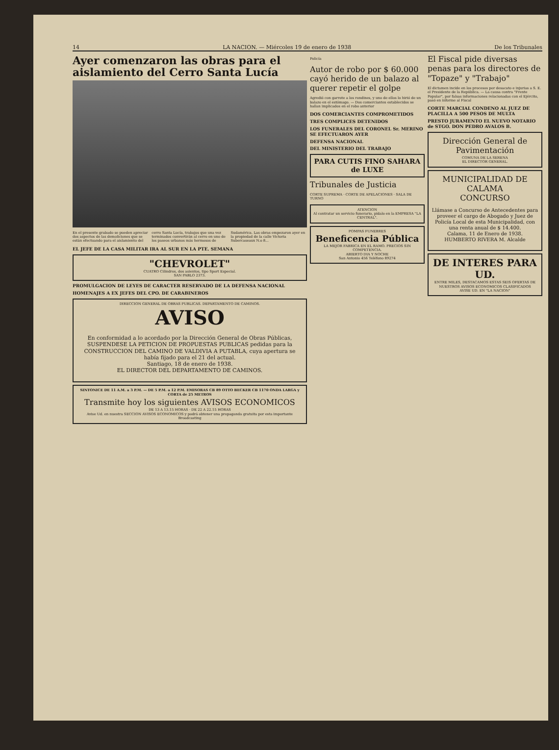14 LA NACION. — Miércoles 19 de enero de 1938 De los Tribunales
Ayer comenzaron las obras para el aislamiento del Cerro Santa Lucía
En el presente grabado se pueden apreciar dos aspectos de las demoliciones que se están efectuando para el aislamiento del cerro Santa Lucía, trabajos que una vez terminados convertirán al cerro en uno de los paseos urbanos más hermosos de Sudamérica. Las obras empezaron ayer en la propiedad de la calle Victoria Subercaseaux N.o 8...
EL JEFE DE LA CASA MILITAR IRA AL SUR EN LA PTE. SEMANA
"CHEVROLET"
CUATRO Cilindros, dos asientos, tipo Sport Especial.
SAN PABLO 2373.
PROMULGACION DE LEYES DE CARACTER RESERVADO DE LA DEFENSA NACIONAL
HOMENAJES A EX JEFES DEL CPO. DE CARABINEROS
DIRECCION GENERAL DE OBRAS PUBLICAS. DEPARTAMENTO DE CAMINOS.
AVISO
En conformidad a lo acordado por la Dirección General de Obras Públicas, SUSPENDESE LA PETICION DE PROPUESTAS PUBLICAS pedidas para la CONSTRUCCION DEL CAMINO DE VALDIVIA A PUTABLA, cuya apertura se había fijado para el 21 del actual.
Santiago, 18 de enero de 1938.
EL DIRECTOR DEL DEPARTAMENTO DE CAMINOS.
SINTONICE DE 11 A.M. a 3 P.M. — DE 5 P.M. a 12 P.M. EMISORAS CB 89 OTTO BECKER CB 1170 ONDA LARGA y CORTA de 25 METROS
Transmite hoy los siguientes AVISOS ECONOMICOS
DE 13 A 13.15 HORAS · DE 22 A 22.15 HORAS
Avise Ud. en nuestra SECCION AVISOS ECONOMICOS y podrá obtener una propaganda gratuita por esta importante Broadcasting
Policía
Autor de robo por $ 60.000 cayó herido de un balazo al querer repetir el golpe
Agredió con garrote a los rondines, y uno de ellos lo hirió de un balazo en el estómago. — Dos comerciantes establecidos se hallan implicados en el robo anterior
DOS COMERCIANTES COMPROMETIDOS
TRES COMPLICES DETENIDOS
LOS FUNERALES DEL CORONEL Sr. MERINO SE EFECTUARON AYER
DEFENSA NACIONAL
DEL MINISTERIO DEL TRABAJO
PARA CUTIS FINO SAHARA de LUXE
Tribunales de Justicia
CORTE SUPREMA · CORTE DE APELACIONES · SALA DE TURNO
ATENCION
Al contratar un servicio funerario, pídalo en la EMPRESA "LA CENTRAL".
POMPAS FUNEBRES
Beneficencia Pública
LA MEJOR FABRICA EN EL RAMO. PRECIOS SIN COMPETENCIA.
ABIERTO DIA Y NOCHE
San Antonio 456 Teléfono 89274
El Fiscal pide diversas penas para los directores de "Topaze" y "Trabajo"
El dictamen incide en los procesos por desacato e injurias a S. E. el Presidente de la República. — La causa contra "Frente Popular", por falsas informaciones relacionadas con el Ejército, pasó en informe al Fiscal
CORTE MARCIAL CONDENO AL JUEZ DE PLACILLA A 500 PESOS DE MULTA
PRESTO JURAMENTO EL NUEVO NOTARIO de STGO. DON PEDRO AVALOS B.
Dirección General de Pavimentación
COMUNA DE LA SERENA
EL DIRECTOR GENERAL.
MUNICIPALIDAD DE CALAMA
CONCURSO
Llámase a Concurso de Antecedentes para proveer el cargo de Abogado y Juez de Policía Local de esta Municipalidad, con una renta anual de $ 14.400.
Calama, 11 de Enero de 1938.
HUMBERTO RIVERA M. Alcalde
DE INTERES PARA UD.
ENTRE MILES, DESTACAMOS ESTAS SEIS OFERTAS DE NUESTROS AVISOS ECONOMICOS CLASIFICADOS
AVISE UD. EN "LA NACION"